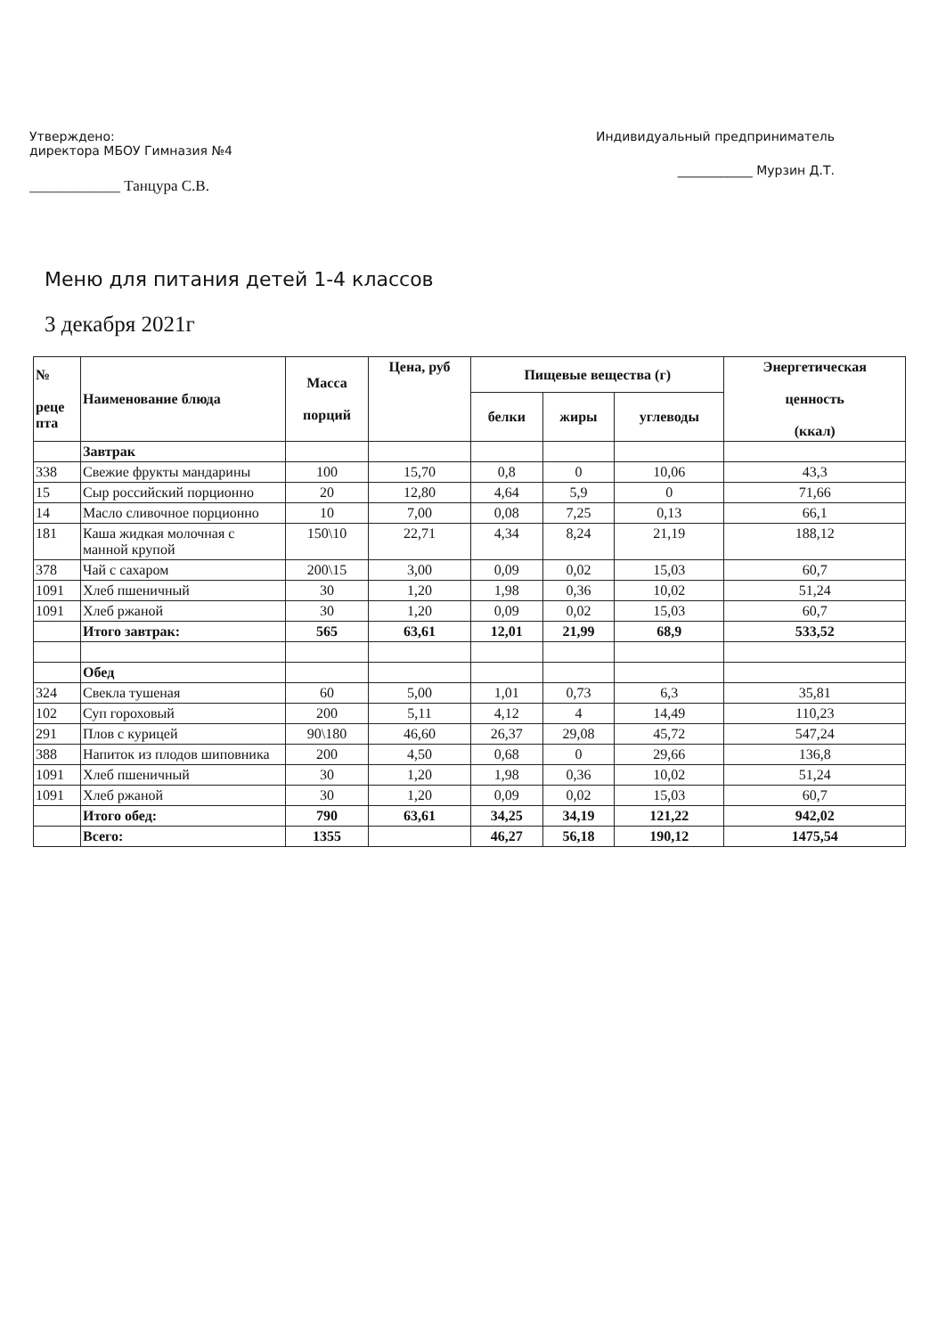Утверждено:
директора МБОУ Гимназия №4
____________ Танцура С.В.
Индивидуальный предприниматель
____________ Мурзин Д.Т.
Меню для питания детей 1-4 классов
3 декабря 2021г
| № реце пта | Наименование блюда | Масса порций | Цена, руб | Пищевые вещества (г) | | | Энергетическая ценность (ккал) |
| --- | --- | --- | --- | --- | --- | --- | --- |
| | | | | белки | жиры | углеводы | |
| | Завтрак | | | | | | |
| 338 | Свежие фрукты мандарины | 100 | 15,70 | 0,8 | 0 | 10,06 | 43,3 |
| 15 | Сыр российский порционно | 20 | 12,80 | 4,64 | 5,9 | 0 | 71,66 |
| 14 | Масло сливочное порционно | 10 | 7,00 | 0,08 | 7,25 | 0,13 | 66,1 |
| 181 | Каша жидкая молочная с манной крупой | 150\10 | 22,71 | 4,34 | 8,24 | 21,19 | 188,12 |
| 378 | Чай с сахаром | 200\15 | 3,00 | 0,09 | 0,02 | 15,03 | 60,7 |
| 1091 | Хлеб пшеничный | 30 | 1,20 | 1,98 | 0,36 | 10,02 | 51,24 |
| 1091 | Хлеб ржаной | 30 | 1,20 | 0,09 | 0,02 | 15,03 | 60,7 |
| | Итого завтрак: | 565 | 63,61 | 12,01 | 21,99 | 68,9 | 533,52 |
| | Обед | | | | | | |
| 324 | Свекла тушеная | 60 | 5,00 | 1,01 | 0,73 | 6,3 | 35,81 |
| 102 | Суп гороховый | 200 | 5,11 | 4,12 | 4 | 14,49 | 110,23 |
| 291 | Плов с курицей | 90\180 | 46,60 | 26,37 | 29,08 | 45,72 | 547,24 |
| 388 | Напиток из плодов шиповника | 200 | 4,50 | 0,68 | 0 | 29,66 | 136,8 |
| 1091 | Хлеб пшеничный | 30 | 1,20 | 1,98 | 0,36 | 10,02 | 51,24 |
| 1091 | Хлеб ржаной | 30 | 1,20 | 0,09 | 0,02 | 15,03 | 60,7 |
| | Итого обед: | 790 | 63,61 | 34,25 | 34,19 | 121,22 | 942,02 |
| | Всего: | 1355 | | 46,27 | 56,18 | 190,12 | 1475,54 |